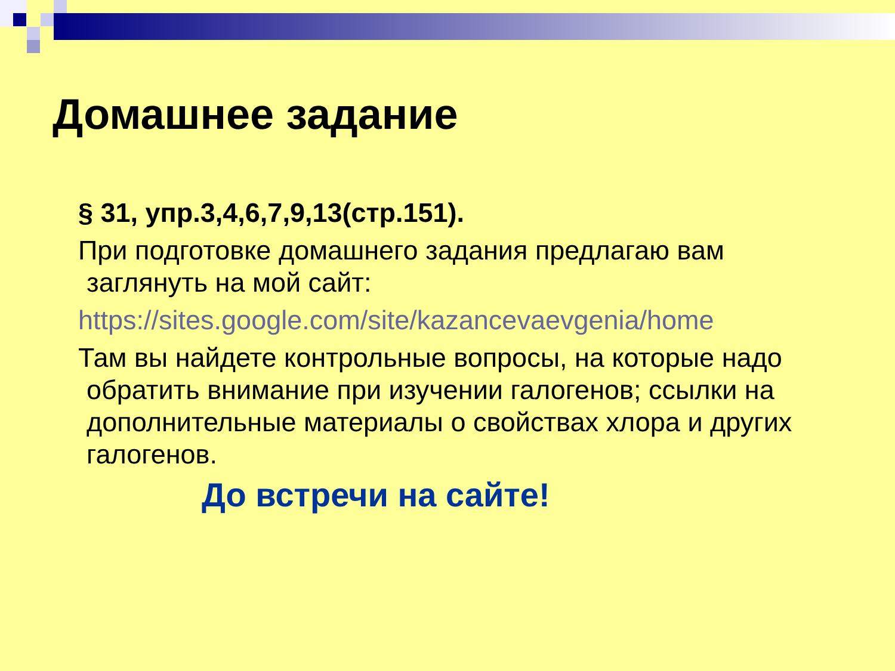Домашнее задание
§ 31, упр.3,4,6,7,9,13(стр.151).
При подготовке домашнего задания предлагаю вам заглянуть на мой сайт:
https://sites.google.com/site/kazancevaevgenia/home
Там вы найдете контрольные вопросы, на которые надо обратить внимание при изучении галогенов; ссылки на дополнительные материалы о свойствах хлора и других галогенов.
До встречи на сайте!